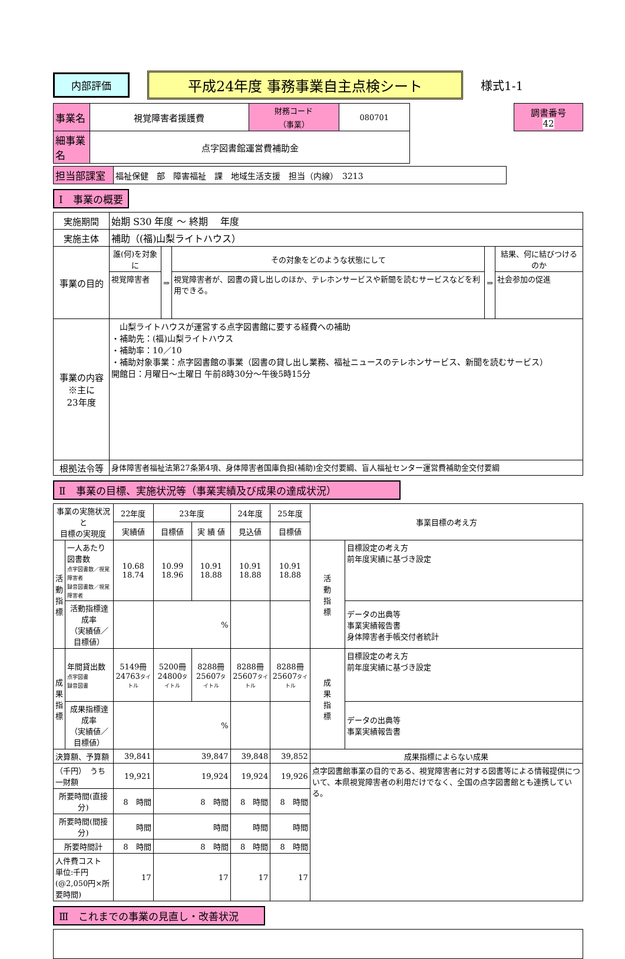内部評価
平成24年度 事務事業自主点検シート
様式1-1
| 事業名 | 視覚障害者援護費 | 財務コード （事業） | 080701 | | 調書番号 42 |
| 細事業名 | 点字図書館運営費補助金 | | | | |
| 担当部課室 | 福祉保健 部 障害福祉 課 地域生活支援 担当（内線） 3213 |
Ⅰ　事業の概要
| 実施期間 | 始期 S30 年度 ～ 終期 年度 | | | | |
| 実施主体 | 補助（(福)山梨ライトハウス） | | | | |
| 事業の目的 | 誰(何)を対象に | ⇒ | その対象をどのような状態にして | ⇒ | 結果、何に結びつけるのか |
| | 視覚障害者 | | 視覚障害者が、図書の貸し出しのほか、テレホンサービスや新聞を読むサービスなどを利用できる。 | | 社会参加の促進 |
| 事業の内容 ※主に 23年度 | 山梨ライトハウスが運営する点字図書館に要する経費への補助 ・補助先：(福)山梨ライトハウス ・補助率：10／10 ・補助対象事業：点字図書館の事業（図書の貸し出し業務、福祉ニュースのテレホンサービス、新聞を読むサービス） 開館日：月曜日～土曜日 午前8時30分～午後5時15分 | | | | |
| 根拠法令等 | 身体障害者福祉法第27条第4項、身体障害者国庫負担(補助)金交付要綱、盲人福祉センター運営費補助金交付要綱 | | | | |
Ⅱ　事業の目標、実施状況等（事業実績及び成果の達成状況）
| 事業の実施状況と 目標の実現度 | | 22年度 | 23年度 | | 24年度 | 25年度 | 事業目標の考え方 | |
| | | 実績値 | 目標値 | 実 績 値 | 見込値 | 目標値 | | |
| 活 動 指 標 | 一人あたり図書数 点字図書数／視覚障害者 録音図書数／視覚障害者 | 10.68 18.74 | 10.99 18.96 | 10.91 18.88 | 10.91 18.88 | 10.91 18.88 | 活 動 指 標 | 目標設定の考え方 前年度実績に基づき設定 |
| | 活動指標達成率 （実績値／目標値） | | % | | | | | データの出典等 事業実績報告書 身体障害者手帳交付者統計 |
| 成 果 指 標 | 年間貸出数 点字図書 録音図書 | 5149冊 24763 タイトル | 5200冊 24800 タイトル | 8288冊 25607 タイトル | 8288冊 25607 タイトル | 8288冊 25607 タイトル | 成 果 指 標 | 目標設定の考え方 前年度実績に基づき設定 |
| | 成果指標達成率 （実績値／目標値） | | % | | | | | データの出典等 事業実績報告書 |
| 決算額、予算額 | | 39,841 | 39,847 | | 39,848 | 39,852 | 成果指標によらない成果 | |
| （千円） うち一財額 | | 19,921 | 19,924 | | 19,924 | 19,926 | 点字図書館事業の目的である、視覚障害者に対する図書等による情報提供について、本県視覚障害者の利用だけでなく、全国の点字図書館とも連携している。 | |
| 所要時間(直接分) | | 8 時間 | 8 時間 | | 8 時間 | 8 時間 | | |
| 所要時間(間接分) | | 時間 | 時間 | | 時間 | 時間 | | |
| 所要時間計 | | 8 時間 | 8 時間 | | 8 時間 | 8 時間 | | |
| 人件費コスト 単位:千円 (@2,050円×所要時間) | | 17 | 17 | | 17 | 17 | | |
Ⅲ　これまでの事業の見直し・改善状況